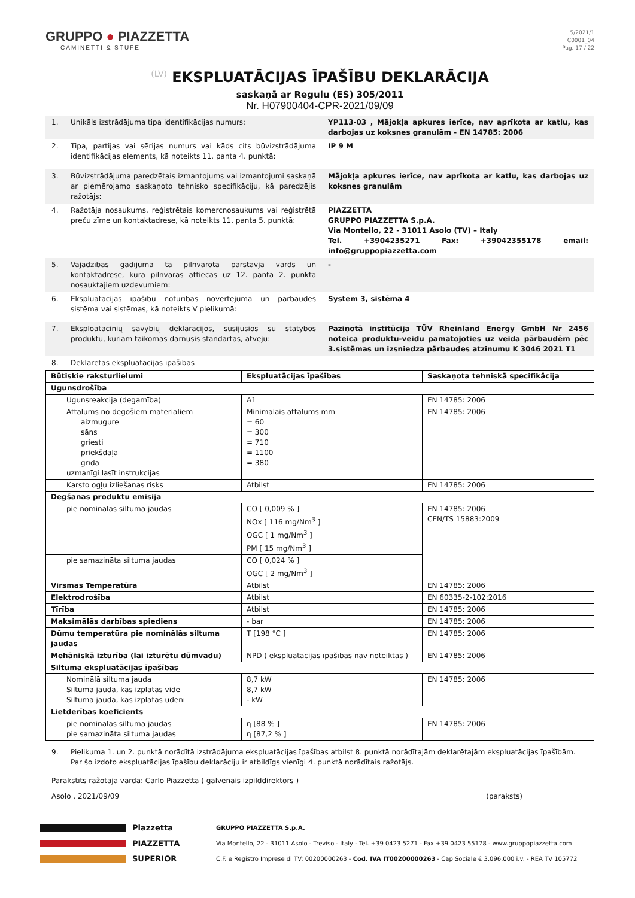GRUPPO ● PIAZZETTA
CAMINETTI & STUFE
5/2021/1
C0001_04
Pag. 17 / 22
(LV) EKSPLUATĀCIJAS ĪPAŠĪBU DEKLARĀCIJA
saskaņā ar Regulu (ES) 305/2011
Nr. H07900404-CPR-2021/09/09
1. Unikāls izstrādājuma tipa identifikācijas numurs: YP113-03 , Mājokļa apkures ierīce, nav aprīkota ar katlu, kas darbojas uz koksnes granulām - EN 14785: 2006
2. Tipa, partijas vai sērijas numurs vai kāds cits būvizstrādājuma identifikācijas elements, kā noteikts 11. panta 4. punktā:
IP 9 M
3. Būvizstrādājuma paredzētais izmantojums vai izmantojumi saskaņā ar piemērojamo saskaņoto tehnisko specifikāciju, kā paredzējis ražotājs:
Mājokļa apkures ierīce, nav aprīkota ar katlu, kas darbojas uz koksnes granulām
4. Ražotāja nosaukums, reģistrētais komercnosaukums vai reģistrētā preču zīme un kontaktadrese, kā noteikts 11. panta 5. punktā:
PIAZZETTA
GRUPPO PIAZZETTA S.p.A.
Via Montello, 22 - 31011 Asolo (TV) – Italy
Tel. +3904235271 Fax: +39042355178 email: info@gruppopiazzetta.com
5. Vajadzības gadījumā tā pilnvarotā pārstāvja vārds un kontaktadrese, kura pilnvaras attiecas uz 12. panta 2. punktā nosauktajiem uzdevumiem:
-
6. Ekspluatācijas īpašību noturības novērtējuma un pārbaudes sistēma vai sistēmas, kā noteikts V pielikumā:
System 3, sistēma 4
7. Eksploatacinių savybių deklaracijos, susijusios su statybos produktu, kuriam taikomas darnusis standartas, atveju:
Paziņotā institūcija TÜV Rheinland Energy GmbH Nr 2456 noteica produktu-veidu pamatojoties uz veida pārbaudēm pēc 3.sistēmas un izsniedza pārbaudes atzinumu K 3046 2021 T1
8. Deklarētās ekspluatācijas īpašības
| Būtiskie raksturlielumi | Ekspluatācijas īpašības | Saskaņota tehniskā specifikācija |
| --- | --- | --- |
| Ugunsdrošība | | |
| Ugunsreakcija (degamība) | A1 | EN 14785: 2006 |
| Attālums no degošiem materiāliem aizmugure sāns griesti priekšdaļa grīda uzmanīgi lasīt instrukcijas | Minimālais attālums mm = 60 = 300 = 710 = 1100 = 380 | EN 14785: 2006 |
| Karsto ogļu izliešanas risks | Atbilst | EN 14785: 2006 |
| Degšanas produktu emisija | | |
| pie nominālās siltuma jaudas | CO [ 0,009 % ] NOx [ 116 mg/Nm<sup>3</sup> ] OGC [ 1 mg/Nm<sup>3</sup> ] PM [ 15 mg/Nm<sup>3</sup> ] | EN 14785: 2006 CEN/TS 15883:2009 |
| pie samazināta siltuma jaudas | CO [ 0,024 % ] OGC [ 2 mg/Nm<sup>3</sup> ] | |
| Virsmas Temperatūra | Atbilst | EN 14785: 2006 |
| Elektrodrošība | Atbilst | EN 60335-2-102:2016 |
| Tīrība | Atbilst | EN 14785: 2006 |
| Maksimālās darbības spiediens | - bar | EN 14785: 2006 |
| Dūmu temperatūra pie nominālās siltuma jaudas | T [198 °C ] | EN 14785: 2006 |
| Mehāniskā izturība (lai izturētu dūmvadu) | NPD ( ekspluatācijas īpašības nav noteiktas ) | EN 14785: 2006 |
| Siltuma ekspluatācijas īpašības | | |
| Nominālā siltuma jauda Siltuma jauda, kas izplatās vidē Siltuma jauda, kas izplatās ūdenī | 8,7 kW 8,7 kW - kW | EN 14785: 2006 |
| Lietderības koeficients | | |
| pie nominālās siltuma jaudas pie samazināta siltuma jaudas | η [88 % ] η [87,2 % ] | EN 14785: 2006 |
9. Pielikuma 1. un 2. punktā norādītā izstrādājuma ekspluatācijas īpašības atbilst 8. punktā norādītajām deklarētajām ekspluatācijas īpašībām.
Par šo izdoto ekspluatācijas īpašību deklarāciju ir atbildīgs vienīgi 4. punktā norādītais ražotājs.
Parakstīts ražotāja vārdā: Carlo Piazzetta ( galvenais izpilddirektors )
Asolo , 2021/09/09 (paraksts)
Piazzetta
PIAZZETTA
SUPERIOR
GRUPPO PIAZZETTA S.p.A.
Via Montello, 22 - 31011 Asolo - Treviso - Italy - Tel. +39 0423 5271 - Fax +39 0423 55178 - www.gruppopiazzetta.com
C.F. e Registro Imprese di TV: 00200000263 - Cod. IVA IT00200000263 - Cap Sociale € 3.096.000 i.v. - REA TV 105772